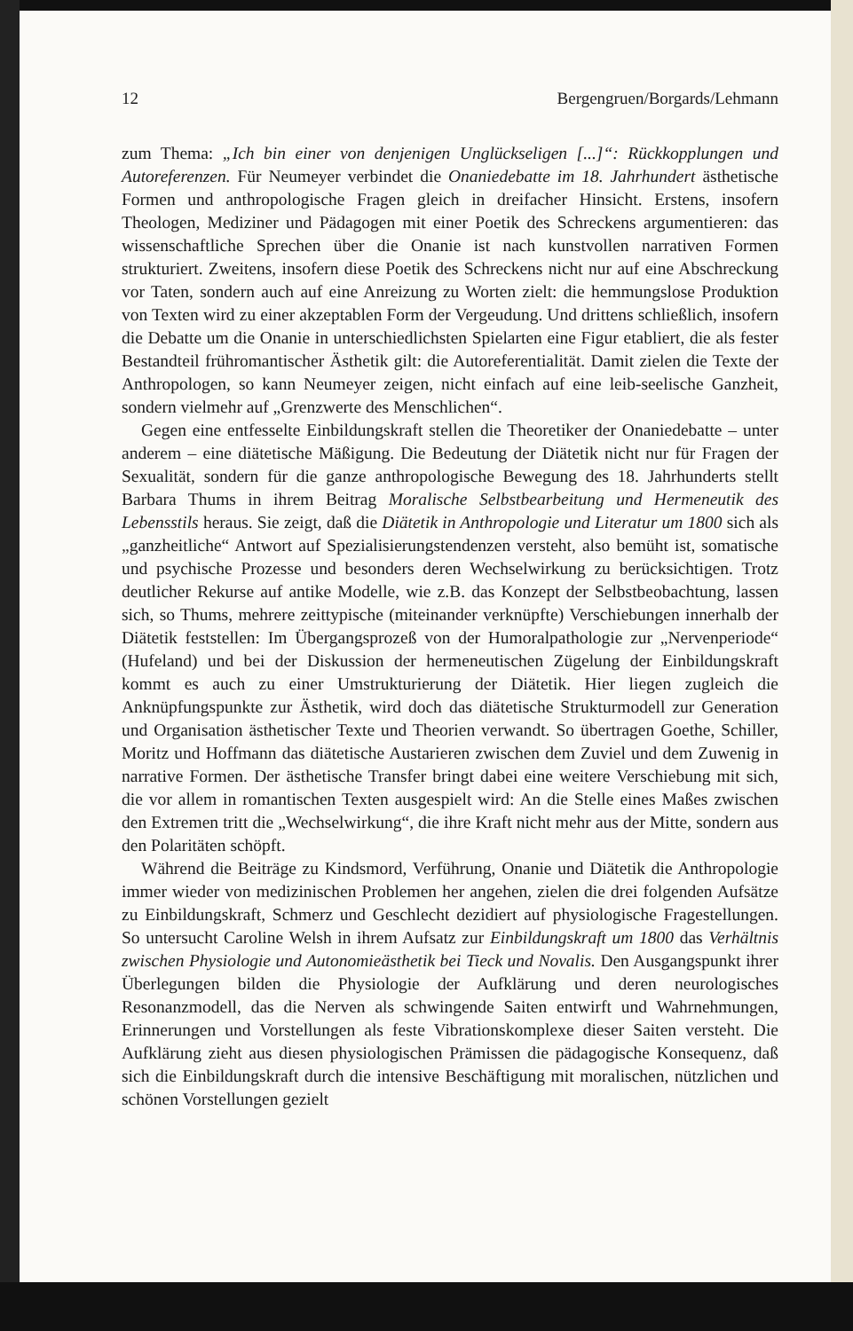12 Bergengruen/Borgards/Lehmann
zum Thema: „Ich bin einer von denjenigen Unglückseligen [...]“: Rückkopplungen und Autoreferenzen. Für Neumeyer verbindet die Onaniedebatte im 18. Jahrhundert ästhetische Formen und anthropologische Fragen gleich in dreifacher Hinsicht. Erstens, insofern Theologen, Mediziner und Pädagogen mit einer Poetik des Schreckens argumentieren: das wissenschaftliche Sprechen über die Onanie ist nach kunstvollen narrativen Formen strukturiert. Zweitens, insofern diese Poetik des Schreckens nicht nur auf eine Abschreckung vor Taten, sondern auch auf eine Anreizung zu Worten zielt: die hemmungslose Produktion von Texten wird zu einer akzeptablen Form der Vergeudung. Und drittens schließlich, insofern die Debatte um die Onanie in unterschiedlichsten Spielarten eine Figur etabliert, die als fester Bestandteil frühromantischer Ästhetik gilt: die Autoreferentialität. Damit zielen die Texte der Anthropologen, so kann Neumeyer zeigen, nicht einfach auf eine leib-seelische Ganzheit, sondern vielmehr auf „Grenzwerte des Menschlichen“.
Gegen eine entfesselte Einbildungskraft stellen die Theoretiker der Onaniedebatte – unter anderem – eine diätetische Mäßigung. Die Bedeutung der Diätetik nicht nur für Fragen der Sexualität, sondern für die ganze anthropologische Bewegung des 18. Jahrhunderts stellt Barbara Thums in ihrem Beitrag Moralische Selbstbearbeitung und Hermeneutik des Lebensstils heraus. Sie zeigt, daß die Diätetik in Anthropologie und Literatur um 1800 sich als „ganzheitliche“ Antwort auf Spezialisierungstendenzen versteht, also bemüht ist, somatische und psychische Prozesse und besonders deren Wechselwirkung zu berücksichtigen. Trotz deutlicher Rekurse auf antike Modelle, wie z.B. das Konzept der Selbstbeobachtung, lassen sich, so Thums, mehrere zeittypische (miteinander verknüpfte) Verschiebungen innerhalb der Diätetik feststellen: Im Übergangsprozeß von der Humoralpathologie zur „Nervenperiode“ (Hufeland) und bei der Diskussion der hermeneutischen Zügelung der Einbildungskraft kommt es auch zu einer Umstrukturierung der Diätetik. Hier liegen zugleich die Anknüpfungspunkte zur Ästhetik, wird doch das diätetische Strukturmodell zur Generation und Organisation ästhetischer Texte und Theorien verwandt. So übertragen Goethe, Schiller, Moritz und Hoffmann das diätetische Austarieren zwischen dem Zuviel und dem Zuwenig in narrative Formen. Der ästhetische Transfer bringt dabei eine weitere Verschiebung mit sich, die vor allem in romantischen Texten ausgespielt wird: An die Stelle eines Maßes zwischen den Extremen tritt die „Wechselwirkung“, die ihre Kraft nicht mehr aus der Mitte, sondern aus den Polaritäten schöpft.
Während die Beiträge zu Kindsmord, Verführung, Onanie und Diätetik die Anthropologie immer wieder von medizinischen Problemen her angehen, zielen die drei folgenden Aufsätze zu Einbildungskraft, Schmerz und Geschlecht dezidiert auf physiologische Fragestellungen. So untersucht Caroline Welsh in ihrem Aufsatz zur Einbildungskraft um 1800 das Verhältnis zwischen Physiologie und Autonomieästhetik bei Tieck und Novalis. Den Ausgangspunkt ihrer Überlegungen bilden die Physiologie der Aufklärung und deren neurologisches Resonanzmodell, das die Nerven als schwingende Saiten entwirft und Wahrnehmungen, Erinnerungen und Vorstellungen als feste Vibrationskomplexe dieser Saiten versteht. Die Aufklärung zieht aus diesen physiologischen Prämissen die pädagogische Konsequenz, daß sich die Einbildungskraft durch die intensive Beschäftigung mit moralischen, nützlichen und schönen Vorstellungen gezielt